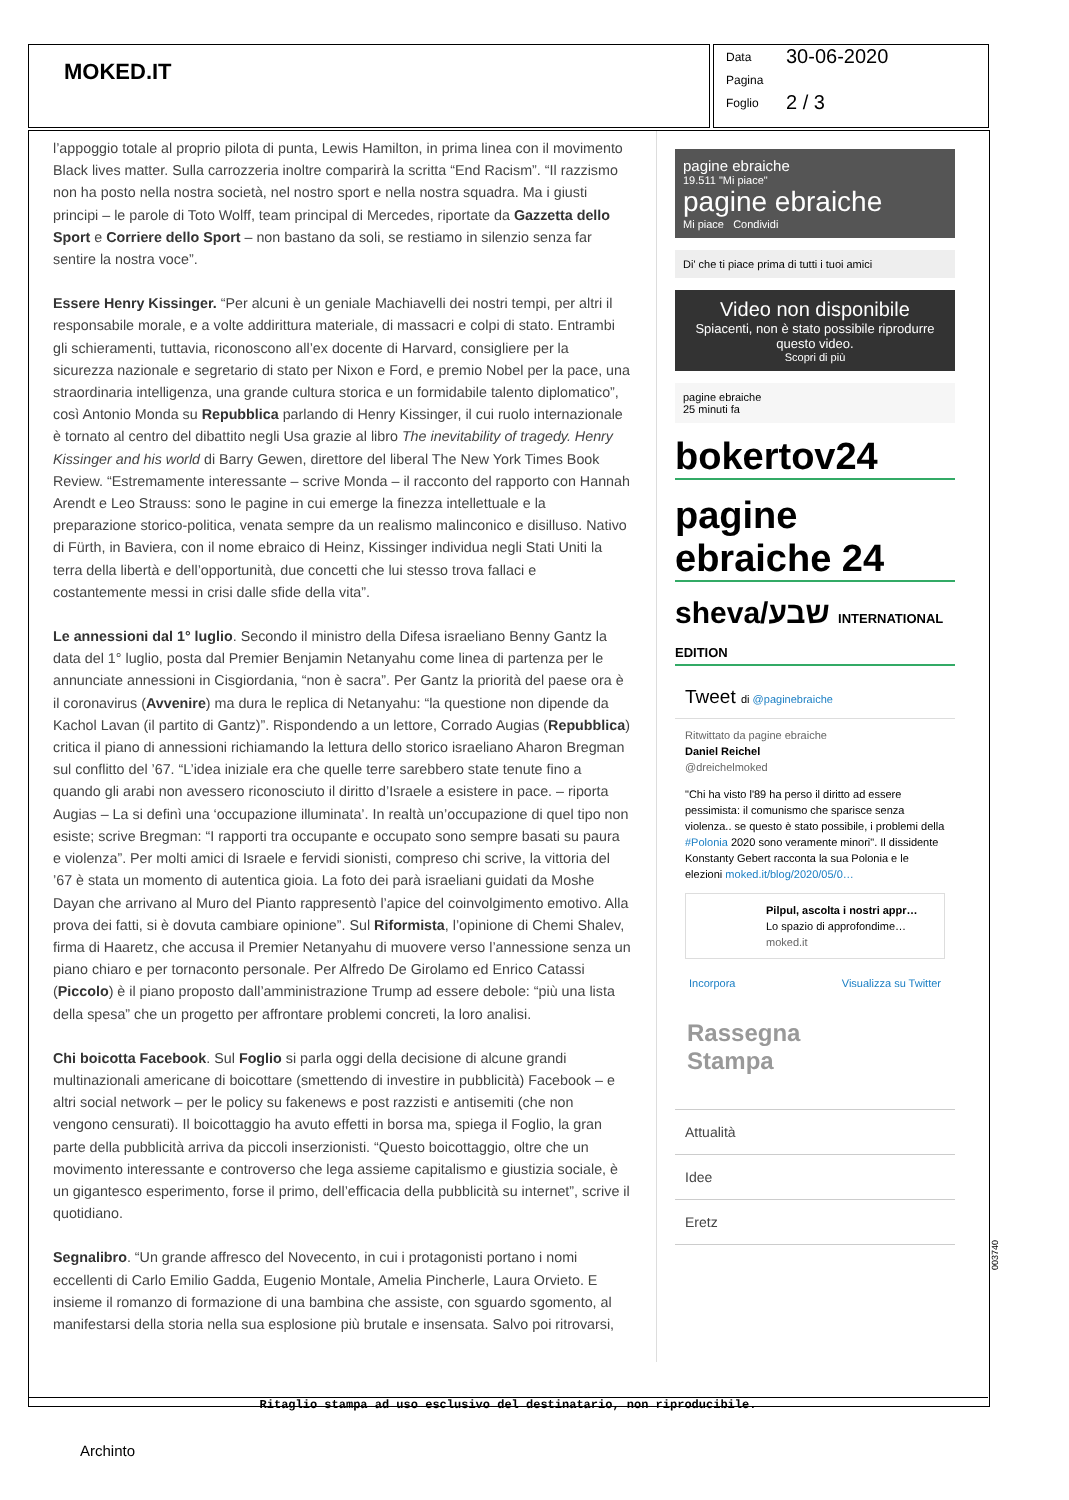MOKED.IT
Data 30-06-2020
Pagina
Foglio 2 / 3
l’appoggio totale al proprio pilota di punta, Lewis Hamilton, in prima linea con il movimento Black lives matter. Sulla carrozzeria inoltre comparirà la scritta “End Racism”. “Il razzismo non ha posto nella nostra società, nel nostro sport e nella nostra squadra. Ma i giusti principi – le parole di Toto Wolff, team principal di Mercedes, riportate da Gazzetta dello Sport e Corriere dello Sport – non bastano da soli, se restiamo in silenzio senza far sentire la nostra voce”.
Essere Henry Kissinger. “Per alcuni è un geniale Machiavelli dei nostri tempi, per altri il responsabile morale, e a volte addirittura materiale, di massacri e colpi di stato. Entrambi gli schieramenti, tuttavia, riconoscono all’ex docente di Harvard, consigliere per la sicurezza nazionale e segretario di stato per Nixon e Ford, e premio Nobel per la pace, una straordinaria intelligenza, una grande cultura storica e un formidabile talento diplomatico”, così Antonio Monda su Repubblica parlando di Henry Kissinger, il cui ruolo internazionale è tornato al centro del dibattito negli Usa grazie al libro The inevitability of tragedy. Henry Kissinger and his world di Barry Gewen, direttore del liberal The New York Times Book Review. “Estremamente interessante – scrive Monda – il racconto del rapporto con Hannah Arendt e Leo Strauss: sono le pagine in cui emerge la finezza intellettuale e la preparazione storico-politica, venata sempre da un realismo malinconico e disilluso. Nativo di Fürth, in Baviera, con il nome ebraico di Heinz, Kissinger individua negli Stati Uniti la terra della libertà e dell’opportunità, due concetti che lui stesso trova fallaci e costantemente messi in crisi dalle sfide della vita”.
Le annessioni dal 1° luglio. Secondo il ministro della Difesa israeliano Benny Gantz la data del 1° luglio, posta dal Premier Benjamin Netanyahu come linea di partenza per le annunciate annessioni in Cisgiordania, “non è sacra”. Per Gantz la priorità del paese ora è il coronavirus (Avvenire) ma dura le replica di Netanyahu: “la questione non dipende da Kachol Lavan (il partito di Gantz)”. Rispondendo a un lettore, Corrado Augias (Repubblica) critica il piano di annessioni richiamando la lettura dello storico israeliano Aharon Bregman sul conflitto del ’67. “L’idea iniziale era che quelle terre sarebbero state tenute fino a quando gli arabi non avessero riconosciuto il diritto d’Israele a esistere in pace. – riporta Augias – La si definì una ‘occupazione illuminata’. In realtà un’occupazione di quel tipo non esiste; scrive Bregman: “I rapporti tra occupante e occupato sono sempre basati su paura e violenza”. Per molti amici di Israele e fervidi sionisti, compreso chi scrive, la vittoria del ’67 è stata un momento di autentica gioia. La foto dei parà israeliani guidati da Moshe Dayan che arrivano al Muro del Pianto rappresentò l’apice del coinvolgimento emotivo. Alla prova dei fatti, si è dovuta cambiare opinione”. Sul Riformista, l’opinione di Chemi Shalev, firma di Haaretz, che accusa il Premier Netanyahu di muovere verso l’annessione senza un piano chiaro e per tornaconto personale. Per Alfredo De Girolamo ed Enrico Catassi (Piccolo) è il piano proposto dall’amministrazione Trump ad essere debole: “più una lista della spesa” che un progetto per affrontare problemi concreti, la loro analisi.
Chi boicotta Facebook. Sul Foglio si parla oggi della decisione di alcune grandi multinazionali americane di boicottare (smettendo di investire in pubblicità) Facebook – e altri social network – per le policy su fakenews e post razzisti e antisemiti (che non vengono censurati). Il boicottaggio ha avuto effetti in borsa ma, spiega il Foglio, la gran parte della pubblicità arriva da piccoli inserzionisti. “Questo boicottaggio, oltre che un movimento interessante e controverso che lega assieme capitalismo e giustizia sociale, è un gigantesco esperimento, forse il primo, dell’efficacia della pubblicità su internet”, scrive il quotidiano.
Segnalibro. “Un grande affresco del Novecento, in cui i protagonisti portano i nomi eccellenti di Carlo Emilio Gadda, Eugenio Montale, Amelia Pincherle, Laura Orvieto. E insieme il romanzo di formazione di una bambina che assiste, con sguardo sgomento, al manifestarsi della storia nella sua esplosione più brutale e insensata. Salvo poi ritrovarsi,
pagine ebraiche
19.511 "Mi piace"
pagine ebraiche
Mi piace Condividi
Di' che ti piace prima di tutti i tuoi amici
Video non disponibile
Spiacenti, non è stato possibile riprodurre questo video.
Scopri di più
pagine ebraiche
25 minuti fa
bokertov24
pagine ebraiche 24
sheva/שבע INTERNATIONAL EDITION
Tweet di @paginebraiche
Ritwittato da pagine ebraiche
Daniel Reichel
@dreichelmoked
"Chi ha visto l'89 ha perso il diritto ad essere pessimista: il comunismo che sparisce senza violenza.. se questo è stato possibile, i problemi della #Polonia 2020 sono veramente minori". Il dissidente Konstanty Gebert racconta la sua Polonia e le elezioni moked.it/blog/2020/05/0…
Pilpul, ascolta i nostri appr…
Lo spazio di approfondime…
moked.it
Incorpora Visualizza su Twitter
Rassegna
Stampa
Attualità
Idee
Eretz
003740
Ritaglio stampa ad uso esclusivo del destinatario, non riproducibile.
Archinto